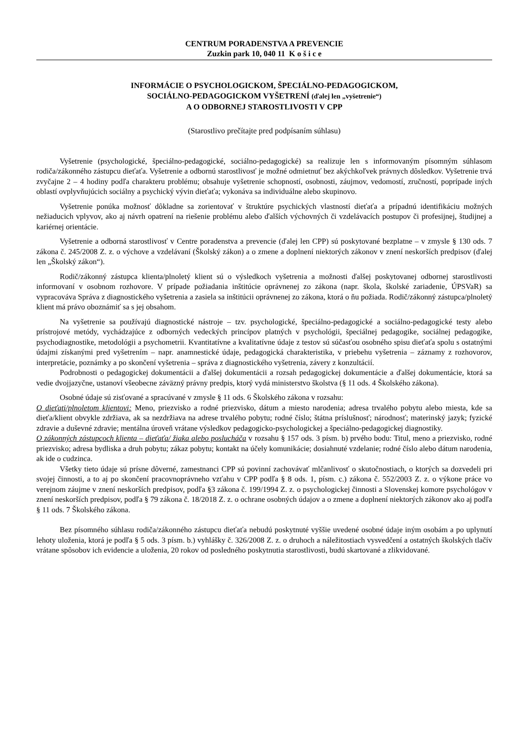CENTRUM PORADENSTVA A PREVENCIE
Zuzkin park 10, 040 11 K o š i c e
INFORMÁCIE O PSYCHOLOGICKOM, ŠPECIÁLNO-PEDAGOGICKOM,
SOCIÁLNO-PEDAGOGICKOM VYŠETRENÍ (ďalej len „vyšetrenie“)
A O ODBORNEJ STAROSTLIVOSTI V CPP
(Starostlivo prečítajte pred podpísaním súhlasu)
Vyšetrenie (psychologické, špeciálno-pedagogické, sociálno-pedagogické) sa realizuje len s informovaným písomným súhlasom rodiča/zákonného zástupcu dieťaťa. Vyšetrenie a odbornú starostlivosť je možné odmietnuť bez akýchkoľvek právnych dôsledkov. Vyšetrenie trvá zvyčajne 2 – 4 hodiny podľa charakteru problému; obsahuje vyšetrenie schopností, osobnosti, záujmov, vedomostí, zručností, poprípade iných oblastí ovplyvňujúcich sociálny a psychický vývin dieťaťa; vykonáva sa individuálne alebo skupinovo.
Vyšetrenie ponúka možnosť dôkladne sa zorientovať v štruktúre psychických vlastností dieťaťa a prípadnú identifikáciu možných nežiaducich vplyvov, ako aj návrh opatrení na riešenie problému alebo ďalších výchovných či vzdelávacích postupov či profesijnej, študijnej a kariérnej orientácie.
Vyšetrenie a odborná starostlivosť v Centre poradenstva a prevencie (ďalej len CPP) sú poskytované bezplatne – v zmysle § 130 ods. 7 zákona č. 245/2008 Z. z. o výchove a vzdelávaní (Školský zákon) a o zmene a doplnení niektorých zákonov v znení neskorších predpisov (ďalej len „Školský zákon“).
Rodič/zákonný zástupca klienta/plnoletý klient sú o výsledkoch vyšetrenia a možnosti ďalšej poskytovanej odbornej starostlivosti informovaní v osobnom rozhovore. V prípade požiadania inštitúcie oprávnenej zo zákona (napr. škola, školské zariadenie, ÚPSVaR) sa vypracováva Správa z diagnostického vyšetrenia a zasiela sa inštitúcii oprávnenej zo zákona, ktorá o ňu požiada. Rodič/zákonný zástupca/plnoletý klient má právo oboznámiť sa s jej obsahom.
Na vyšetrenie sa používajú diagnostické nástroje – tzv. psychologické, špeciálno-pedagogické a sociálno-pedagogické testy alebo prístrojové metódy, vychádzajúce z odborných vedeckých princípov platných v psychológii, špeciálnej pedagogike, sociálnej pedagogike, psychodiagnostike, metodológii a psychometrii. Kvantitatívne a kvalitatívne údaje z testov sú súčasťou osobného spisu dieťaťa spolu s ostatnými údajmi získanými pred vyšetrením – napr. anamnestické údaje, pedagogická charakteristika, v priebehu vyšetrenia – záznamy z rozhovorov, interpretácie, poznámky a po skončení vyšetrenia – správa z diagnostického vyšetrenia, závery z konzultácií.
Podrobnosti o pedagogickej dokumentácii a ďalšej dokumentácii a rozsah pedagogickej dokumentácie a ďalšej dokumentácie, ktorá sa vedie dvojjazyčne, ustanoví všeobecne záväzný právny predpis, ktorý vydá ministerstvo školstva (§ 11 ods. 4 Školského zákona).
Osobné údaje sú zisťované a spracúvané v zmysle § 11 ods. 6 Školského zákona v rozsahu:
O dieťati/plnoletom klientovi: Meno, priezvisko a rodné priezvisko, dátum a miesto narodenia; adresa trvalého pobytu alebo miesta, kde sa dieťa/klient obvykle zdržiava, ak sa nezdržiava na adrese trvalého pobytu; rodné číslo; štátna príslušnosť; národnosť; materinský jazyk; fyzické zdravie a duševné zdravie; mentálna úroveň vrátane výsledkov pedagogicko-psychologickej a špeciálno-pedagogickej diagnostiky.
O zákonných zástupcoch klienta – dieťaťa/ žiaka alebo poslucháča v rozsahu § 157 ods. 3 písm. b) prvého bodu: Titul, meno a priezvisko, rodné priezvisko; adresa bydliska a druh pobytu; zákaz pobytu; kontakt na účely komunikácie; dosiahnuté vzdelanie; rodné číslo alebo dátum narodenia, ak ide o cudzinca.
Všetky tieto údaje sú prísne dôverné, zamestnanci CPP sú povinní zachovávať mlčanlivosť o skutočnostiach, o ktorých sa dozvedeli pri svojej činnosti, a to aj po skončení pracovnoprávneho vzťahu v CPP podľa § 8 ods. 1, písm. c.) zákona č. 552/2003 Z. z. o výkone práce vo verejnom záujme v znení neskorších predpisov, podľa §3 zákona č. 199/1994 Z. z. o psychologickej činnosti a Slovenskej komore psychológov v znení neskorších predpisov, podľa § 79 zákona č. 18/2018 Z. z. o ochrane osobných údajov a o zmene a doplnení niektorých zákonov ako aj podľa § 11 ods. 7 Školského zákona.
Bez písomného súhlasu rodiča/zákonného zástupcu dieťaťa nebudú poskytnuté vyššie uvedené osobné údaje iným osobám a po uplynutí lehoty uloženia, ktorá je podľa § 5 ods. 3 písm. b.) vyhlášky č. 326/2008 Z. z. o druhoch a náležitostiach vysvedčení a ostatných školských tlačív vrátane spôsobov ich evidencie a uloženia, 20 rokov od posledného poskytnutia starostlivosti, budú skartované a zlikvidované.